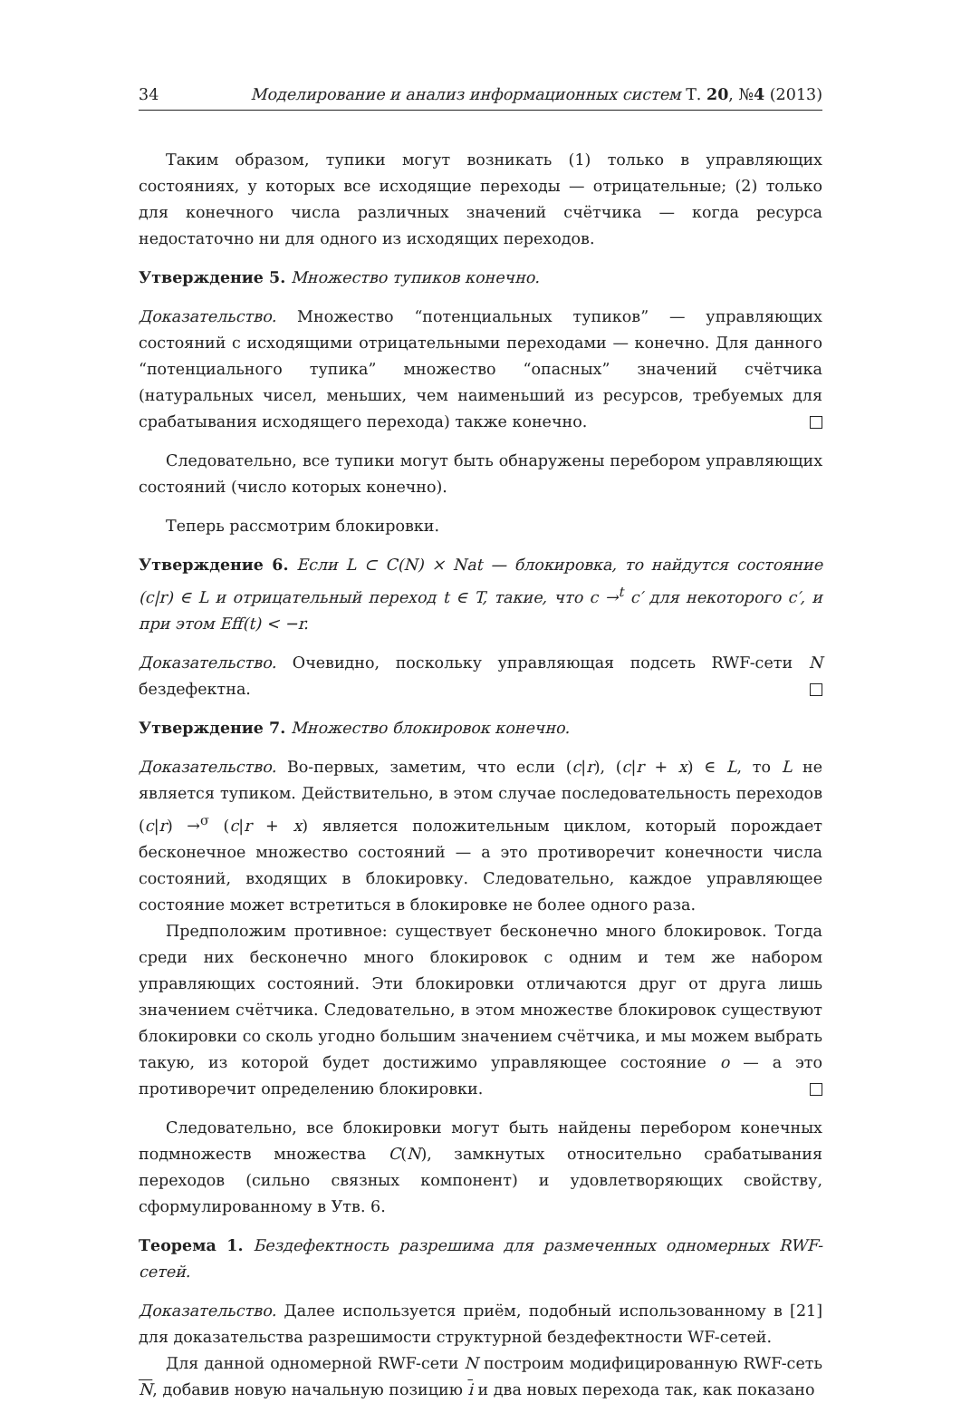34 Моделирование и анализ информационных систем Т. 20, №4 (2013)
Таким образом, тупики могут возникать (1) только в управляющих состояниях, у которых все исходящие переходы — отрицательные; (2) только для конечного числа различных значений счётчика — когда ресурса недостаточно ни для одного из исходящих переходов.
Утверждение 5. Множество тупиков конечно.
Доказательство. Множество “потенциальных тупиков” — управляющих состояний с исходящими отрицательными переходами — конечно. Для данного “потенциального тупика” множество “опасных” значений счётчика (натуральных чисел, меньших, чем наименьший из ресурсов, требуемых для срабатывания исходящего перехода) также конечно.
Следовательно, все тупики могут быть обнаружены перебором управляющих состояний (число которых конечно).
Теперь рассмотрим блокировки.
Утверждение 6. Если L ⊂ C(N) × Nat — блокировка, то найдутся состояние (c|r) ∈ L и отрицательный переход t ∈ T, такие, что c →<sup>t</sup> c′ для некоторого c′, и при этом Eff(t) < −r.
Доказательство. Очевидно, поскольку управляющая подсеть RWF-сети N бездефектна.
Утверждение 7. Множество блокировок конечно.
Доказательство. Во-первых, заметим, что если (c|r), (c|r + x) ∈ L, то L не является тупиком. Действительно, в этом случае последовательность переходов (c|r) →<sup>σ</sup> (c|r + x) является положительным циклом, который порождает бесконечное множество состояний — а это противоречит конечности числа состояний, входящих в блокировку. Следовательно, каждое управляющее состояние может встретиться в блокировке не более одного раза.
Предположим противное: существует бесконечно много блокировок. Тогда среди них бесконечно много блокировок с одним и тем же набором управляющих состояний. Эти блокировки отличаются друг от друга лишь значением счётчика. Следовательно, в этом множестве блокировок существуют блокировки со сколь угодно большим значением счётчика, и мы можем выбрать такую, из которой будет достижимо управляющее состояние o — а это противоречит определению блокировки.
Следовательно, все блокировки могут быть найдены перебором конечных подмножеств множества C(N), замкнутых относительно срабатывания переходов (сильно связных компонент) и удовлетворяющих свойству, сформулированному в Утв. 6.
Теорема 1. Бездефектность разрешима для размеченных одномерных RWF-сетей.
Доказательство. Далее используется приём, подобный использованному в [21] для доказательства разрешимости структурной бездефектности WF-сетей.
Для данной одномерной RWF-сети N построим модифицированную RWF-сеть N, добавив новую начальную позицию i и два новых перехода так, как показано